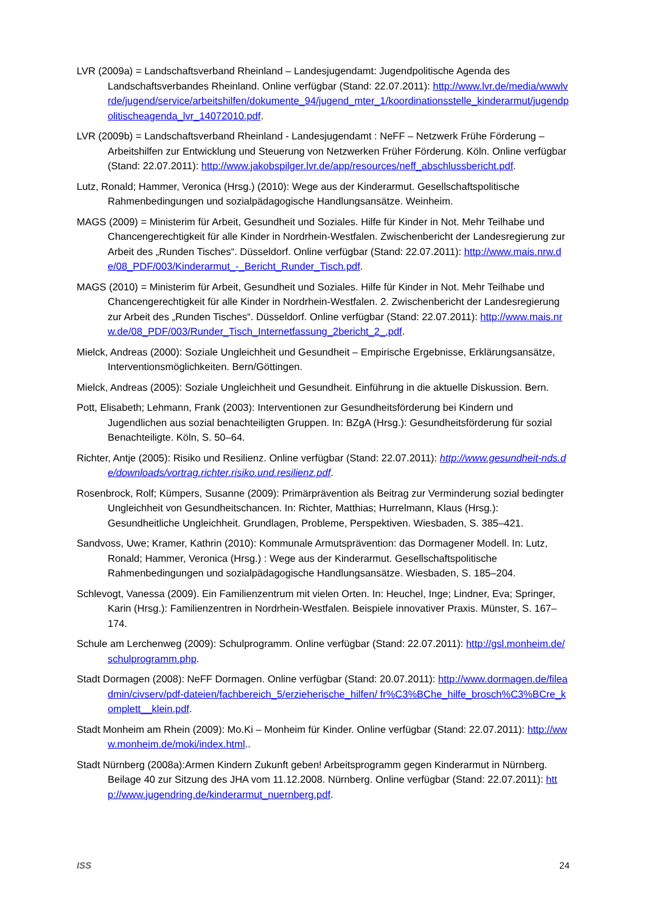LVR (2009a) = Landschaftsverband Rheinland – Landesjugendamt: Jugendpolitische Agenda des Landschaftsverbandes Rheinland. Online verfügbar (Stand: 22.07.2011): http://www.lvr.de/media/wwwlvrde/jugend/service/arbeitshilfen/dokumente_94/jugend_mter_1/koordinationsstelle_kinderarmut/jugendpolitischeagenda_lvr_14072010.pdf.
LVR (2009b) = Landschaftsverband Rheinland - Landesjugendamt : NeFF – Netzwerk Frühe Förderung – Arbeitshilfen zur Entwicklung und Steuerung von Netzwerken Früher Förderung. Köln. Online verfügbar (Stand: 22.07.2011): http://www.jakobspilger.lvr.de/app/resources/neff_abschlussbericht.pdf.
Lutz, Ronald; Hammer, Veronica (Hrsg.) (2010): Wege aus der Kinderarmut. Gesellschaftspolitische Rahmenbedingungen und sozialpädagogische Handlungsansätze. Weinheim.
MAGS (2009) = Ministerim für Arbeit, Gesundheit und Soziales. Hilfe für Kinder in Not. Mehr Teilhabe und Chancengerechtigkeit für alle Kinder in Nordrhein-Westfalen. Zwischenbericht der Landesregierung zur Arbeit des „Runden Tisches“. Düsseldorf. Online verfügbar (Stand: 22.07.2011): http://www.mais.nrw.de/08_PDF/003/Kinderarmut_-_Bericht_Runder_Tisch.pdf.
MAGS (2010) = Ministerim für Arbeit, Gesundheit und Soziales. Hilfe für Kinder in Not. Mehr Teilhabe und Chancengerechtigkeit für alle Kinder in Nordrhein-Westfalen. 2. Zwischenbericht der Landesregierung zur Arbeit des „Runden Tisches“. Düsseldorf. Online verfügbar (Stand: 22.07.2011): http://www.mais.nrw.de/08_PDF/003/Runder_Tisch_Internetfassung_2bericht_2_.pdf.
Mielck, Andreas (2000): Soziale Ungleichheit und Gesundheit – Empirische Ergebnisse, Erklärungsansätze, Interventionsmöglichkeiten. Bern/Göttingen.
Mielck, Andreas (2005): Soziale Ungleichheit und Gesundheit. Einführung in die aktuelle Diskussion. Bern.
Pott, Elisabeth; Lehmann, Frank (2003): Interventionen zur Gesundheitsförderung bei Kindern und Jugendlichen aus sozial benachteiligten Gruppen. In: BZgA (Hrsg.): Gesundheitsförderung für sozial Benachteiligte. Köln, S. 50–64.
Richter, Antje (2005): Risiko und Resilienz. Online verfügbar (Stand: 22.07.2011): http://www.gesundheit-nds.de/downloads/vortrag.richter.risiko.und.resilienz.pdf.
Rosenbrock, Rolf; Kümpers, Susanne (2009): Primärprävention als Beitrag zur Verminderung sozial bedingter Ungleichheit von Gesundheitschancen. In: Richter, Matthias; Hurrelmann, Klaus (Hrsg.): Gesundheitliche Ungleichheit. Grundlagen, Probleme, Perspektiven. Wiesbaden, S. 385–421.
Sandvoss, Uwe; Kramer, Kathrin (2010): Kommunale Armutsprävention: das Dormagener Modell. In: Lutz, Ronald; Hammer, Veronica (Hrsg.) : Wege aus der Kinderarmut. Gesellschaftspolitische Rahmenbedingungen und sozialpädagogische Handlungsansätze. Wiesbaden, S. 185–204.
Schlevogt, Vanessa (2009). Ein Familienzentrum mit vielen Orten. In: Heuchel, Inge; Lindner, Eva; Springer, Karin (Hrsg.): Familienzentren in Nordrhein-Westfalen. Beispiele innovativer Praxis. Münster, S. 167–174.
Schule am Lerchenweg (2009): Schulprogramm. Online verfügbar (Stand: 22.07.2011): http://gsl.monheim.de/schulprogramm.php.
Stadt Dormagen (2008): NeFF Dormagen. Online verfügbar (Stand: 20.07.2011): http://www.dormagen.de/fileadmin/civserv/pdf-dateien/fachbereich_5/erzieherische_hilfen/ fr%C3%BChe_hilfe_brosch%C3%BCre_komplett__klein.pdf.
Stadt Monheim am Rhein (2009): Mo.Ki – Monheim für Kinder. Online verfügbar (Stand: 22.07.2011): http://www.monheim.de/moki/index.html..
Stadt Nürnberg (2008a):Armen Kindern Zukunft geben! Arbeitsprogramm gegen Kinderarmut in Nürnberg. Beilage 40 zur Sitzung des JHA vom 11.12.2008. Nürnberg. Online verfügbar (Stand: 22.07.2011): http://www.jugendring.de/kinderarmut_nuernberg.pdf.
ISS 24